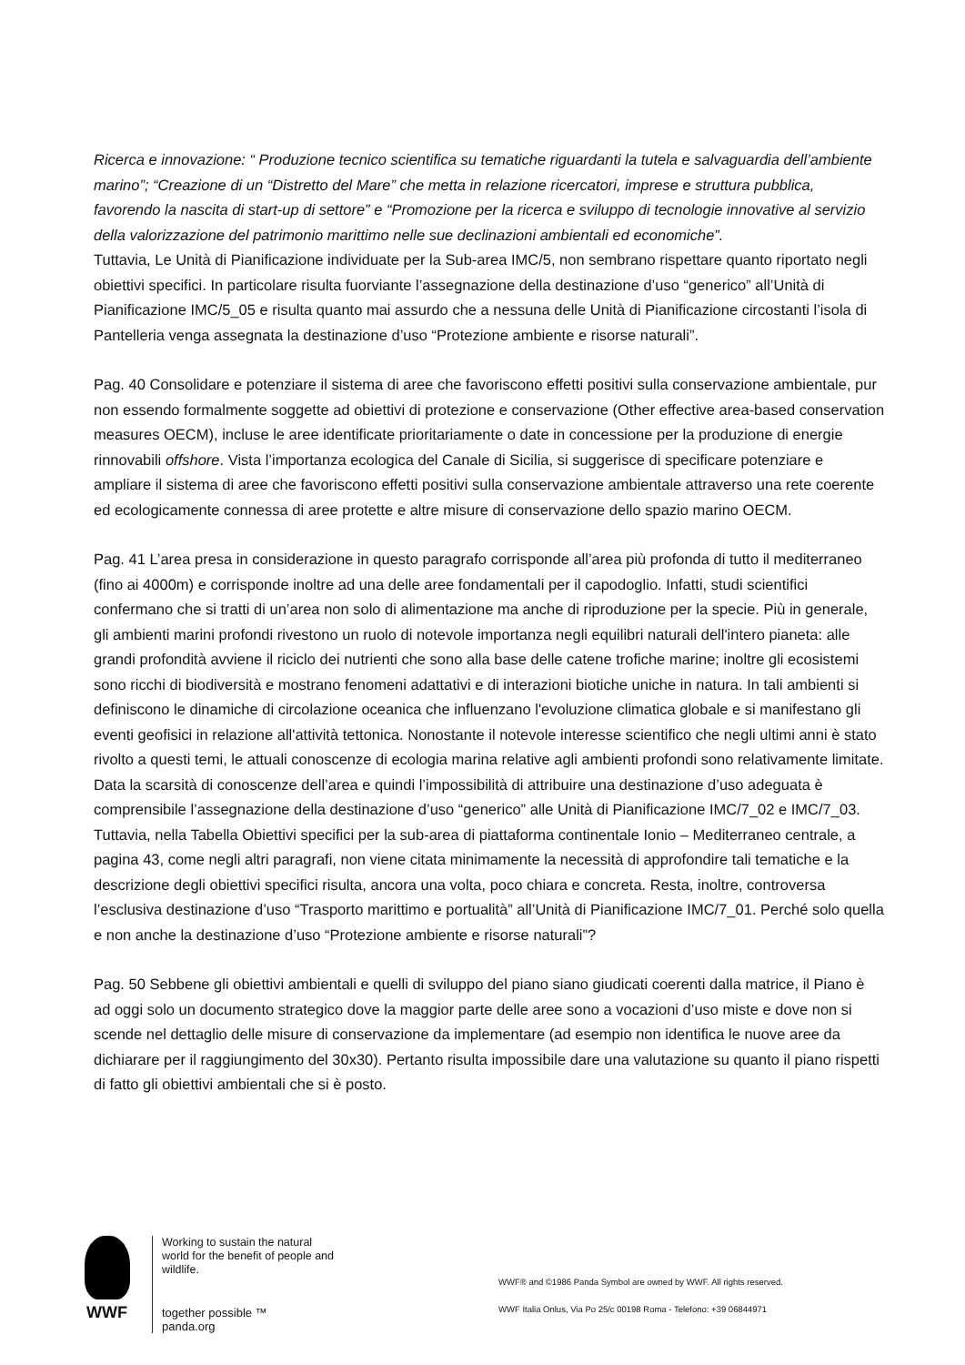Ricerca e innovazione: “ Produzione tecnico scientifica su tematiche riguardanti la tutela e salvaguardia dell’ambiente marino”; “Creazione di un “Distretto del Mare” che metta in relazione ricercatori, imprese e struttura pubblica, favorendo la nascita di start-up di settore” e “Promozione per la ricerca e sviluppo di tecnologie innovative al servizio della valorizzazione del patrimonio marittimo nelle sue declinazioni ambientali ed economiche”.
Tuttavia, Le Unità di Pianificazione individuate per la Sub-area IMC/5, non sembrano rispettare quanto riportato negli obiettivi specifici. In particolare risulta fuorviante l’assegnazione della destinazione d’uso “generico” all’Unità di Pianificazione IMC/5_05 e risulta quanto mai assurdo che a nessuna delle Unità di Pianificazione circostanti l’isola di Pantelleria venga assegnata la destinazione d’uso “Protezione ambiente e risorse naturali”.
Pag. 40 Consolidare e potenziare il sistema di aree che favoriscono effetti positivi sulla conservazione ambientale, pur non essendo formalmente soggette ad obiettivi di protezione e conservazione (Other effective area-based conservation measures OECM), incluse le aree identificate prioritariamente o date in concessione per la produzione di energie rinnovabili offshore. Vista l’importanza ecologica del Canale di Sicilia, si suggerisce di specificare potenziare e ampliare il sistema di aree che favoriscono effetti positivi sulla conservazione ambientale attraverso una rete coerente ed ecologicamente connessa di aree protette e altre misure di conservazione dello spazio marino OECM.
Pag. 41 L’area presa in considerazione in questo paragrafo corrisponde all’area più profonda di tutto il mediterraneo (fino ai 4000m) e corrisponde inoltre ad una delle aree fondamentali per il capodoglio. Infatti, studi scientifici confermano che si tratti di un’area non solo di alimentazione ma anche di riproduzione per la specie. Più in generale, gli ambienti marini profondi rivestono un ruolo di notevole importanza negli equilibri naturali dell'intero pianeta: alle grandi profondità avviene il riciclo dei nutrienti che sono alla base delle catene trofiche marine; inoltre gli ecosistemi sono ricchi di biodiversità e mostrano fenomeni adattativi e di interazioni biotiche uniche in natura. In tali ambienti si definiscono le dinamiche di circolazione oceanica che influenzano l'evoluzione climatica globale e si manifestano gli eventi geofisici in relazione all'attività tettonica. Nonostante il notevole interesse scientifico che negli ultimi anni è stato rivolto a questi temi, le attuali conoscenze di ecologia marina relative agli ambienti profondi sono relativamente limitate. Data la scarsità di conoscenze dell’area e quindi l’impossibilità di attribuire una destinazione d’uso adeguata è comprensibile l’assegnazione della destinazione d’uso “generico” alle Unità di Pianificazione IMC/7_02 e IMC/7_03. Tuttavia, nella Tabella Obiettivi specifici per la sub-area di piattaforma continentale Ionio – Mediterraneo centrale, a pagina 43, come negli altri paragrafi, non viene citata minimamente la necessità di approfondire tali tematiche e la descrizione degli obiettivi specifici risulta, ancora una volta, poco chiara e concreta. Resta, inoltre, controversa l’esclusiva destinazione d’uso “Trasporto marittimo e portualità” all’Unità di Pianificazione IMC/7_01. Perché solo quella e non anche la destinazione d’uso “Protezione ambiente e risorse naturali”?
Pag. 50 Sebbene gli obiettivi ambientali e quelli di sviluppo del piano siano giudicati coerenti dalla matrice, il Piano è ad oggi solo un documento strategico dove la maggior parte delle aree sono a vocazioni d’uso miste e dove non si scende nel dettaglio delle misure di conservazione da implementare (ad esempio non identifica le nuove aree da dichiarare per il raggiungimento del 30x30). Pertanto risulta impossibile dare una valutazione su quanto il piano rispetti di fatto gli obiettivi ambientali che si è posto.
WWF
Working to sustain the natural world for the benefit of people and wildlife.
together possible ™ panda.org
WWF® and ©1986 Panda Symbol are owned by WWF. All rights reserved.
WWF Italia Onlus, Via Po 25/c 00198 Roma - Telefono: +39 06844971